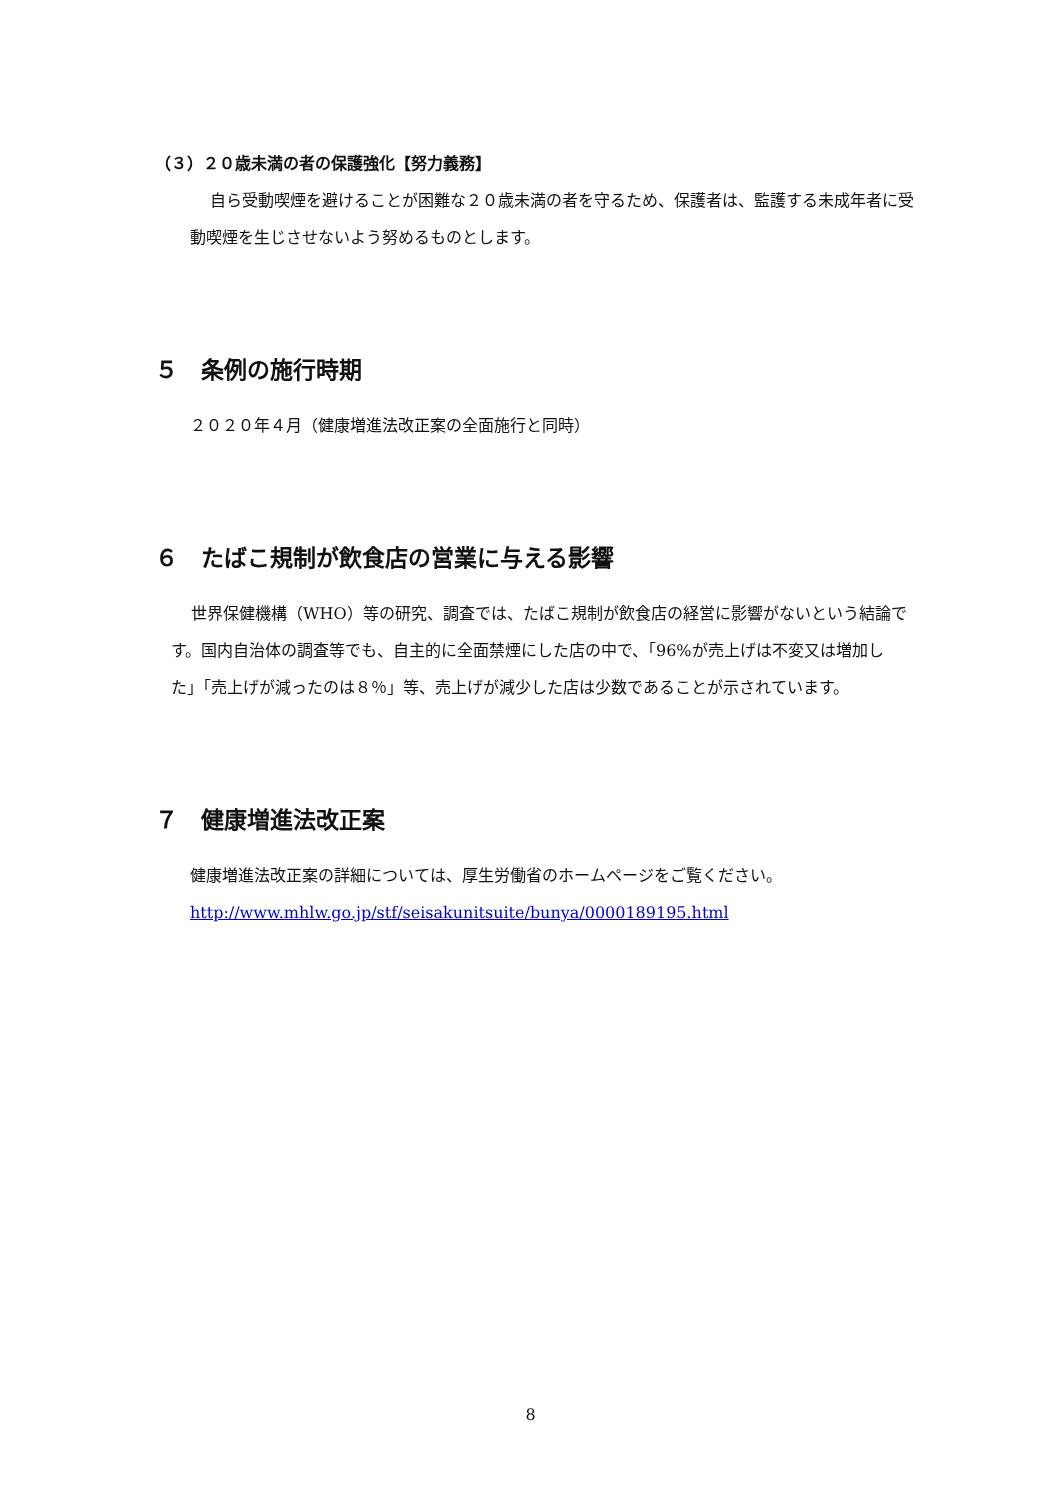（３）２０歳未満の者の保護強化【努力義務】
自ら受動喫煙を避けることが困難な２０歳未満の者を守るため、保護者は、監護する未成年者に受動喫煙を生じさせないよう努めるものとします。
５　条例の施行時期
２０２０年４月（健康増進法改正案の全面施行と同時）
６　たばこ規制が飲食店の営業に与える影響
世界保健機構（WHO）等の研究、調査では、たばこ規制が飲食店の経営に影響がないという結論です。国内自治体の調査等でも、自主的に全面禁煙にした店の中で、「96%が売上げは不変又は増加した」「売上げが減ったのは８％」等、売上げが減少した店は少数であることが示されています。
７　健康増進法改正案
健康増進法改正案の詳細については、厚生労働省のホームページをご覧ください。
http://www.mhlw.go.jp/stf/seisakunitsuite/bunya/0000189195.html
8